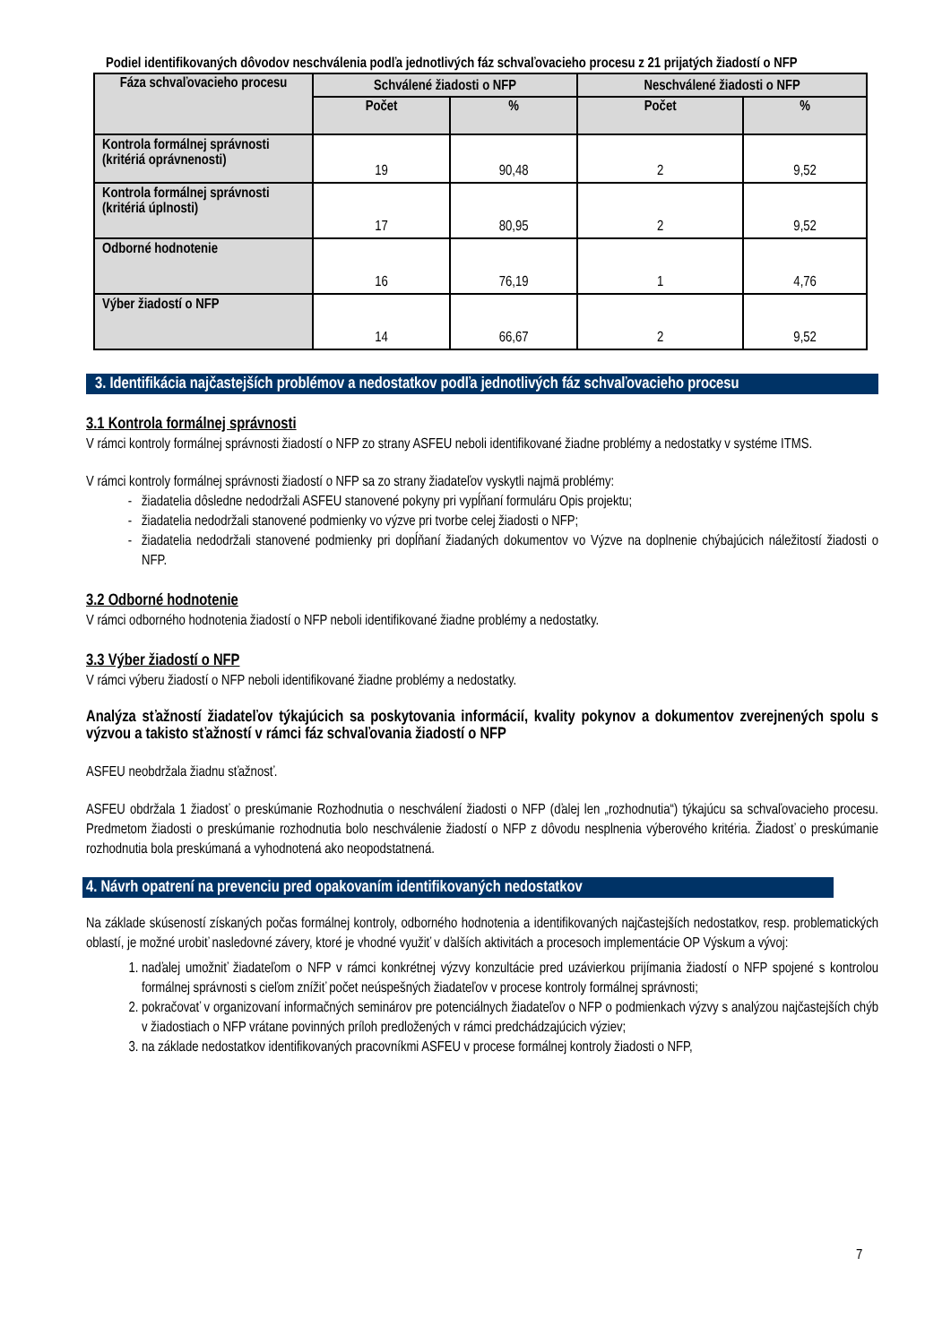Podiel identifikovaných dôvodov neschválenia podľa jednotlivých fáz schvaľovacieho procesu z 21 prijatých žiadostí o NFP
| Fáza schvaľovacieho procesu | Schválené žiadosti o NFP | | Neschválené žiadosti o NFP | |
| --- | --- | --- | --- | --- |
| | Počet | % | Počet | % |
| Kontrola formálnej správnosti (kritériá oprávnenosti) | 19 | 90,48 | 2 | 9,52 |
| Kontrola formálnej správnosti (kritériá úplnosti) | 17 | 80,95 | 2 | 9,52 |
| Odborné hodnotenie | 16 | 76,19 | 1 | 4,76 |
| Výber žiadostí o NFP | 14 | 66,67 | 2 | 9,52 |
3. Identifikácia najčastejších problémov a nedostatkov podľa jednotlivých fáz schvaľovacieho procesu
3.1 Kontrola formálnej správnosti
V rámci kontroly formálnej správnosti žiadostí o NFP zo strany ASFEU neboli identifikované žiadne problémy a nedostatky v systéme ITMS.
V rámci kontroly formálnej správnosti žiadostí o NFP sa zo strany žiadateľov vyskytli najmä problémy:
žiadatelia dôsledne nedodržali ASFEU stanovené pokyny pri vypĺňaní formuláru Opis projektu;
žiadatelia nedodržali stanovené podmienky vo výzve pri tvorbe celej žiadosti o NFP;
žiadatelia nedodržali stanovené podmienky pri dopĺňaní žiadaných dokumentov vo Výzve na doplnenie chýbajúcich náležitostí žiadosti o NFP.
3.2 Odborné hodnotenie
V rámci odborného hodnotenia žiadostí o NFP neboli identifikované žiadne problémy a nedostatky.
3.3 Výber žiadostí o NFP
V rámci výberu žiadostí o NFP neboli identifikované žiadne problémy a nedostatky.
Analýza sťažností žiadateľov týkajúcich sa poskytovania informácií, kvality pokynov a dokumentov zverejnených spolu s výzvou a takisto sťažností v rámci fáz schvaľovania žiadostí o NFP
ASFEU neobdržala žiadnu sťažnosť.
ASFEU obdržala 1 žiadosť o preskúmanie Rozhodnutia o neschválení žiadosti o NFP (ďalej len „rozhodnutia“) týkajúcu sa schvaľovacieho procesu. Predmetom žiadosti o preskúmanie rozhodnutia bolo neschválenie žiadostí o NFP z dôvodu nesplnenia výberového kritéria. Žiadosť o preskúmanie rozhodnutia bola preskúmaná a vyhodnotená ako neopodstatnená.
4. Návrh opatrení na prevenciu pred opakovaním identifikovaných nedostatkov
Na základe skúseností získaných počas formálnej kontroly, odborného hodnotenia a identifikovaných najčastejších nedostatkov, resp. problematických oblastí, je možné urobiť nasledovné závery, ktoré je vhodné využiť v ďalších aktivitách a procesoch implementácie OP Výskum a vývoj:
1. naďalej umožniť žiadateľom o NFP v rámci konkrétnej výzvy konzultácie pred uzávierkou prijímania žiadostí o NFP spojené s kontrolou formálnej správnosti s cieľom znížiť počet neúspešných žiadateľov v procese kontroly formálnej správnosti;
2. pokračovať v organizovaní informačných seminárov pre potenciálnych žiadateľov o NFP o podmienkach výzvy s analýzou najčastejších chýb v žiadostiach o NFP vrátane povinných príloh predložených v rámci predchádzajúcich výziev;
3. na základe nedostatkov identifikovaných pracovníkmi ASFEU v procese formálnej kontroly žiadosti o NFP,
7